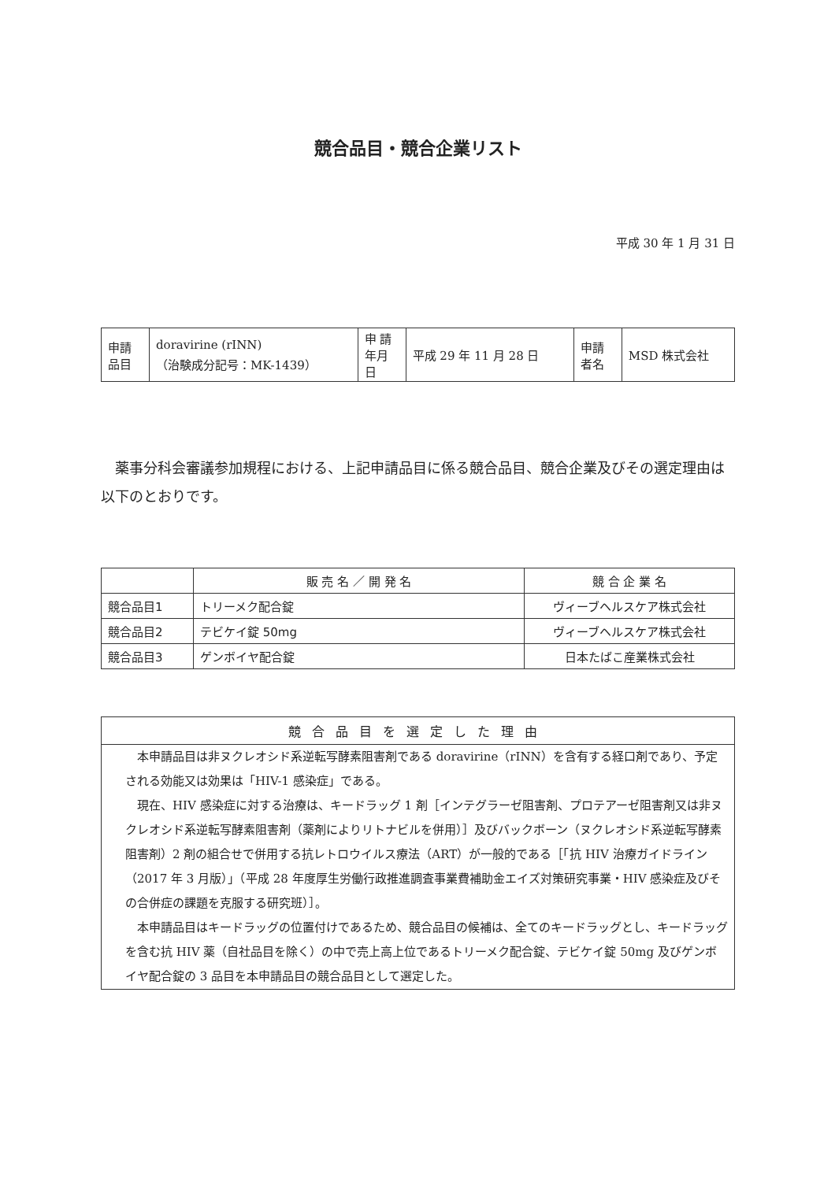競合品目・競合企業リスト
平成 30 年 1 月 31 日
| 申請 品目 | doravirine (rINN) （治験成分記号：MK-1439） | 申 請 年月日 | 平成 29 年 11 月 28 日 | 申請 者名 | MSD 株式会社 |
薬事分科会審議参加規程における、上記申請品目に係る競合品目、競合企業及びその選定理由は以下のとおりです。
| | 販 売 名 ／ 開 発 名 | 競 合 企 業 名 |
| --- | --- | --- |
| 競合品目1 | トリーメク配合錠 | ヴィーブヘルスケア株式会社 |
| 競合品目2 | テビケイ錠 50mg | ヴィーブヘルスケア株式会社 |
| 競合品目3 | ゲンボイヤ配合錠 | 日本たばこ産業株式会社 |
競合品目を選定した理由
本申請品目は非ヌクレオシド系逆転写酵素阻害剤である doravirine（rINN）を含有する経口剤であり、予定される効能又は効果は「HIV-1 感染症」である。
現在、HIV 感染症に対する治療は、キードラッグ 1 剤［インテグラーゼ阻害剤、プロテアーゼ阻害剤又は非ヌクレオシド系逆転写酵素阻害剤（薬剤によりリトナビルを併用）］及びバックボーン（ヌクレオシド系逆転写酵素阻害剤）2 剤の組合せで併用する抗レトロウイルス療法（ART）が一般的である［「抗 HIV 治療ガイドライン（2017 年 3 月版）」（平成 28 年度厚生労働行政推進調査事業費補助金エイズ対策研究事業・HIV 感染症及びその合併症の課題を克服する研究班）］。
本申請品目はキードラッグの位置付けであるため、競合品目の候補は、全てのキードラッグとし、キードラッグを含む抗 HIV 薬（自社品目を除く）の中で売上高上位であるトリーメク配合錠、テビケイ錠 50mg 及びゲンボイヤ配合錠の 3 品目を本申請品目の競合品目として選定した。